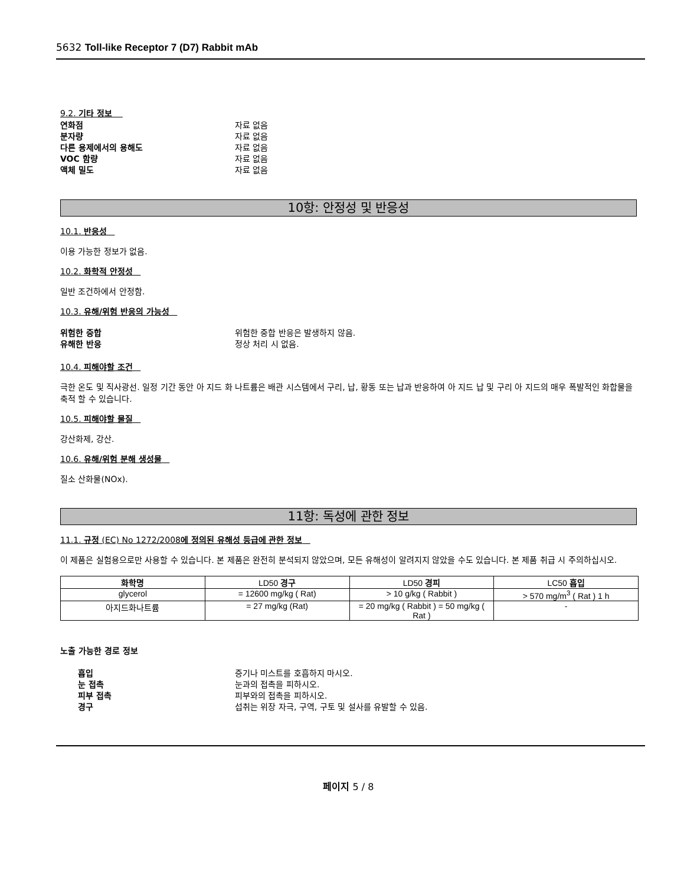5632 Toll-like Receptor 7 (D7) Rabbit mAb
9.2. 기타 정보
연화점 자료 없음
분자량 자료 없음
다른 용제에서의 용해도 자료 없음
VOC 함량 자료 없음
액체 밀도 자료 없음
10항: 안정성 및 반응성
10.1. 반응성
이용 가능한 정보가 없음.
10.2. 화학적 안정성
일반 조건하에서 안정함.
10.3. 유해/위험 반응의 가능성
위험한 중합 위험한 중합 반응은 발생하지 않음.
유해한 반응 정상 처리 시 없음.
10.4. 피해야할 조건
극한 온도 및 직사광선. 일정 기간 동안 아 지드 화 나트륨은 배관 시스템에서 구리, 납, 황동 또는 납과 반응하여 아 지드 납 및 구리 아 지드의 매우 폭발적인 화합물을 축적 할 수 있습니다.
10.5. 피해야할 물질
강산화제, 강산.
10.6. 유해/위험 분해 생성물
질소 산화물(NOx).
11항: 독성에 관한 정보
11.1. 규정 (EC) No 1272/2008에 정의된 유해성 등급에 관한 정보
이 제품은 실험용으로만 사용할 수 있습니다. 본 제품은 완전히 분석되지 않았으며, 모든 유해성이 알려지지 않았을 수도 있습니다. 본 제품 취급 시 주의하십시오.
| 화학명 | LD50 경구 | LD50 경피 | LC50 흡입 |
| --- | --- | --- | --- |
| glycerol | = 12600 mg/kg ( Rat) | > 10 g/kg ( Rabbit ) | > 570 mg/m<sup>3</sup> ( Rat ) 1 h |
| 아지드화나트륨 | = 27 mg/kg (Rat) | = 20 mg/kg ( Rabbit ) = 50 mg/kg ( Rat ) | - |
노출 가능한 경로 정보
흡입 증기나 미스트를 호흡하지 마시오.
눈 접촉 눈과의 접촉을 피하시오.
피부 접촉 피부와의 접촉을 피하시오.
경구 섭취는 위장 자극, 구역, 구토 및 설사를 유발할 수 있음.
페이지 5 / 8